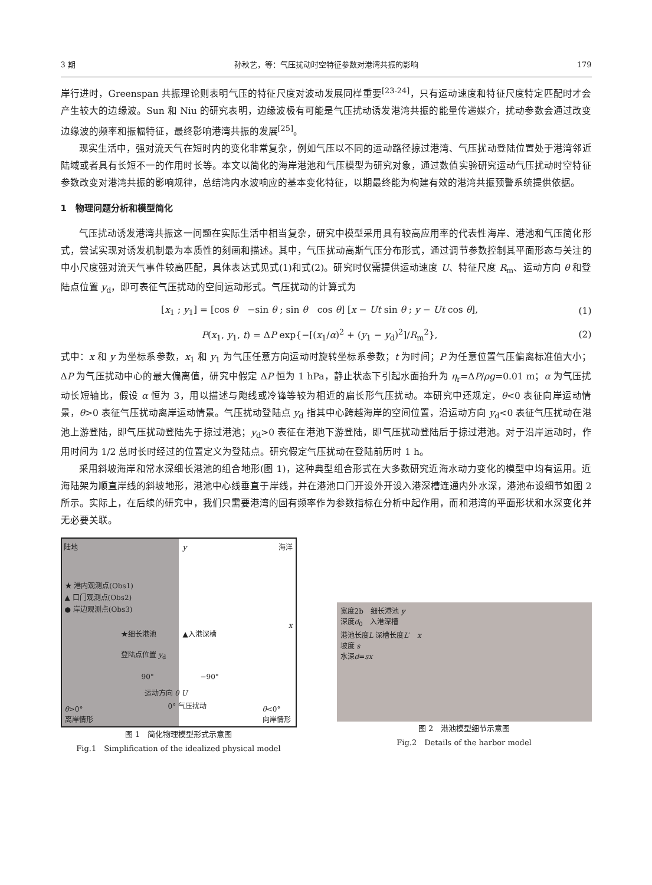3 期 孙秋艺，等：气压扰动时空特征参数对港湾共振的影响 179
岸行进时，Greenspan 共振理论则表明气压的特征尺度对波动发展同样重要<sup>[23-24]</sup>，只有运动速度和特征尺度特定匹配时才会产生较大的边缘波。Sun 和 Niu 的研究表明，边缘波极有可能是气压扰动诱发港湾共振的能量传递媒介，扰动参数会通过改变边缘波的频率和振幅特征，最终影响港湾共振的发展<sup>[25]</sup>。
现实生活中，强对流天气在短时内的变化非常复杂，例如气压以不同的运动路径掠过港湾、气压扰动登陆位置处于港湾邻近陆域或者具有长短不一的作用时长等。本文以简化的海岸港池和气压模型为研究对象，通过数值实验研究运动气压扰动时空特征参数改变对港湾共振的影响规律，总结湾内水波响应的基本变化特征，以期最终能为构建有效的港湾共振预警系统提供依据。
1　物理问题分析和模型简化
气压扰动诱发港湾共振这一问题在实际生活中相当复杂，研究中模型采用具有较高应用率的代表性海岸、港池和气压简化形式，尝试实现对诱发机制最为本质性的刻画和描述。其中，气压扰动高斯气压分布形式，通过调节参数控制其平面形态与关注的中小尺度强对流天气事件较高匹配，具体表达式见式(1)和式(2)。研究时仅需提供运动速度 U、特征尺度 R<sub>m</sub>、运动方向 θ 和登陆点位置 y<sub>d</sub>，即可表征气压扰动的空间运动形式。气压扰动的计算式为
[x<sub>1</sub> ; y<sub>1</sub>] = [cos θ　−sin θ ; sin θ　cos θ] [x − Ut sin θ ; y − Ut cos θ], (1)
P(x<sub>1</sub>, y<sub>1</sub>, t) = ΔP exp{−[(x<sub>1</sub>/α)<sup>2</sup> + (y<sub>1</sub> − y<sub>d</sub>)<sup>2</sup>]/R<sub>m</sub><sup>2</sup>}, (2)
式中：x 和 y 为坐标系参数，x<sub>1</sub> 和 y<sub>1</sub> 为气压任意方向运动时旋转坐标系参数；t 为时间；P 为任意位置气压偏离标准值大小；ΔP 为气压扰动中心的最大偏离值，研究中假定 ΔP 恒为 1 hPa，静止状态下引起水面抬升为 η<sub>r</sub>=ΔP/ρg=0.01 m；α 为气压扰动长短轴比，假设 α 恒为 3，用以描述与飑线或冷锋等较为相近的扁长形气压扰动。本研究中还规定，θ<0 表征向岸运动情景，θ>0 表征气压扰动离岸运动情景。气压扰动登陆点 y<sub>d</sub> 指其中心跨越海岸的空间位置，沿运动方向 y<sub>d</sub><0 表征气压扰动在港池上游登陆，即气压扰动登陆先于掠过港池；y<sub>d</sub>>0 表征在港池下游登陆，即气压扰动登陆后于掠过港池。对于沿岸运动时，作用时间为 1/2 总时长时经过的位置定义为登陆点。研究假定气压扰动在登陆前历时 1 h。
采用斜坡海岸和常水深细长港池的组合地形(图 1)，这种典型组合形式在大多数研究近海水动力变化的模型中均有运用。近海陆架为顺直岸线的斜坡地形，港池中心线垂直于岸线，并在港池口门开设外开设入港深槽连通内外水深，港池布设细节如图 2 所示。实际上，在后续的研究中，我们只需要港湾的固有频率作为参数指标在分析中起作用，而和港湾的平面形状和水深变化并无必要关联。
陆地 y 海洋
★ 港内观测点(Obs1)
▲ 口门观测点(Obs2)
● 岸边观测点(Obs3)
★细长港池 ▲入港深槽
x
登陆点位置 y<sub>d</sub>
90° −90°
运动方向 θ U
0° 气压扰动
θ>0°
离岸情形
θ<0°
向岸情形
图 1　简化物理模型形式示意图
Fig.1　Simplification of the idealized physical model
宽度2b　细长港池 y
深度d<sub>0</sub>　入港深槽
港池长度L 深槽长度L′　x
坡度 s
水深d=sx
图 2　港池模型细节示意图
Fig.2　Details of the harbor model